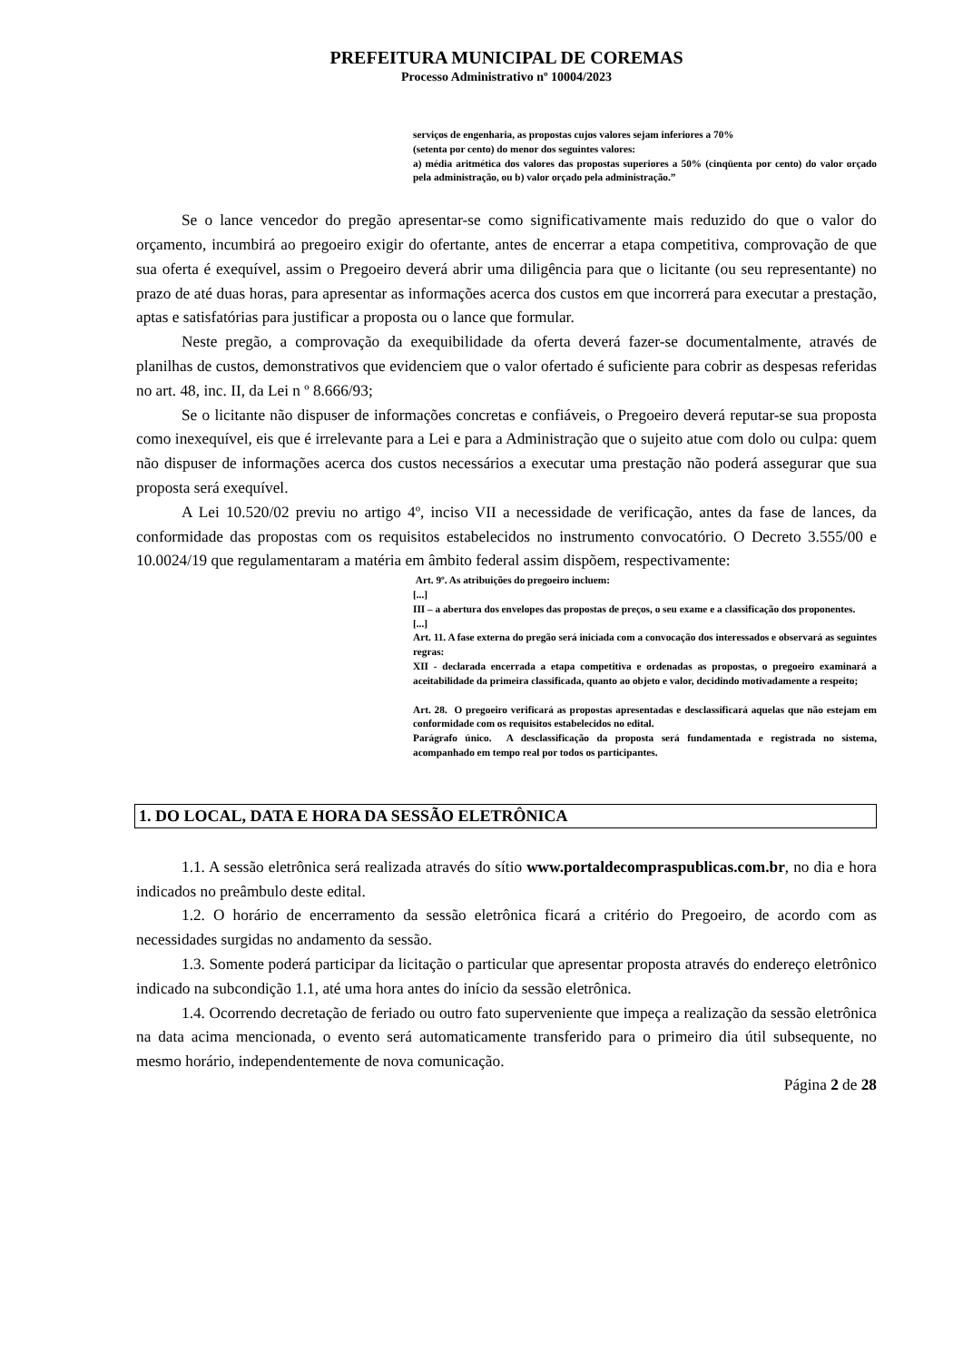PREFEITURA MUNICIPAL DE COREMAS
Processo Administrativo nº 10004/2023
serviços de engenharia, as propostas cujos valores sejam inferiores a 70%
(setenta por cento) do menor dos seguintes valores:
a) média aritmética dos valores das propostas superiores a 50% (cinqüenta por cento) do valor orçado pela administração, ou b) valor orçado pela administração.”
Se o lance vencedor do pregão apresentar-se como significativamente mais reduzido do que o valor do orçamento, incumbirá ao pregoeiro exigir do ofertante, antes de encerrar a etapa competitiva, comprovação de que sua oferta é exequível, assim o Pregoeiro deverá abrir uma diligência para que o licitante (ou seu representante) no prazo de até duas horas, para apresentar as informações acerca dos custos em que incorrerá para executar a prestação, aptas e satisfatórias para justificar a proposta ou o lance que formular.
Neste pregão, a comprovação da exequibilidade da oferta deverá fazer-se documentalmente, através de planilhas de custos, demonstrativos que evidenciem que o valor ofertado é suficiente para cobrir as despesas referidas no art. 48, inc. II, da Lei n º 8.666/93;
Se o licitante não dispuser de informações concretas e confiáveis, o Pregoeiro deverá reputar-se sua proposta como inexequível, eis que é irrelevante para a Lei e para a Administração que o sujeito atue com dolo ou culpa: quem não dispuser de informações acerca dos custos necessários a executar uma prestação não poderá assegurar que sua proposta será exequível.
A Lei 10.520/02 previu no artigo 4º, inciso VII a necessidade de verificação, antes da fase de lances, da conformidade das propostas com os requisitos estabelecidos no instrumento convocatório. O Decreto 3.555/00 e 10.0024/19 que regulamentaram a matéria em âmbito federal assim dispõem, respectivamente:
Art. 9º. As atribuições do pregoeiro incluem:
[...]
III – a abertura dos envelopes das propostas de preços, o seu exame e a classificação dos proponentes.
[...]
Art. 11. A fase externa do pregão será iniciada com a convocação dos interessados e observará as seguintes regras:
XII - declarada encerrada a etapa competitiva e ordenadas as propostas, o pregoeiro examinará a aceitabilidade da primeira classificada, quanto ao objeto e valor, decidindo motivadamente a respeito;
Art. 28. O pregoeiro verificará as propostas apresentadas e desclassificará aquelas que não estejam em conformidade com os requisitos estabelecidos no edital.
Parágrafo único. A desclassificação da proposta será fundamentada e registrada no sistema, acompanhado em tempo real por todos os participantes.
1. DO LOCAL, DATA E HORA DA SESSÃO ELETRÔNICA
1.1. A sessão eletrônica será realizada através do sítio www.portaldecompraspublicas.com.br, no dia e hora indicados no preâmbulo deste edital.
1.2. O horário de encerramento da sessão eletrônica ficará a critério do Pregoeiro, de acordo com as necessidades surgidas no andamento da sessão.
1.3. Somente poderá participar da licitação o particular que apresentar proposta através do endereço eletrônico indicado na subcondição 1.1, até uma hora antes do início da sessão eletrônica.
1.4. Ocorrendo decretação de feriado ou outro fato superveniente que impeça a realização da sessão eletrônica na data acima mencionada, o evento será automaticamente transferido para o primeiro dia útil subsequente, no mesmo horário, independentemente de nova comunicação.
Página 2 de 28